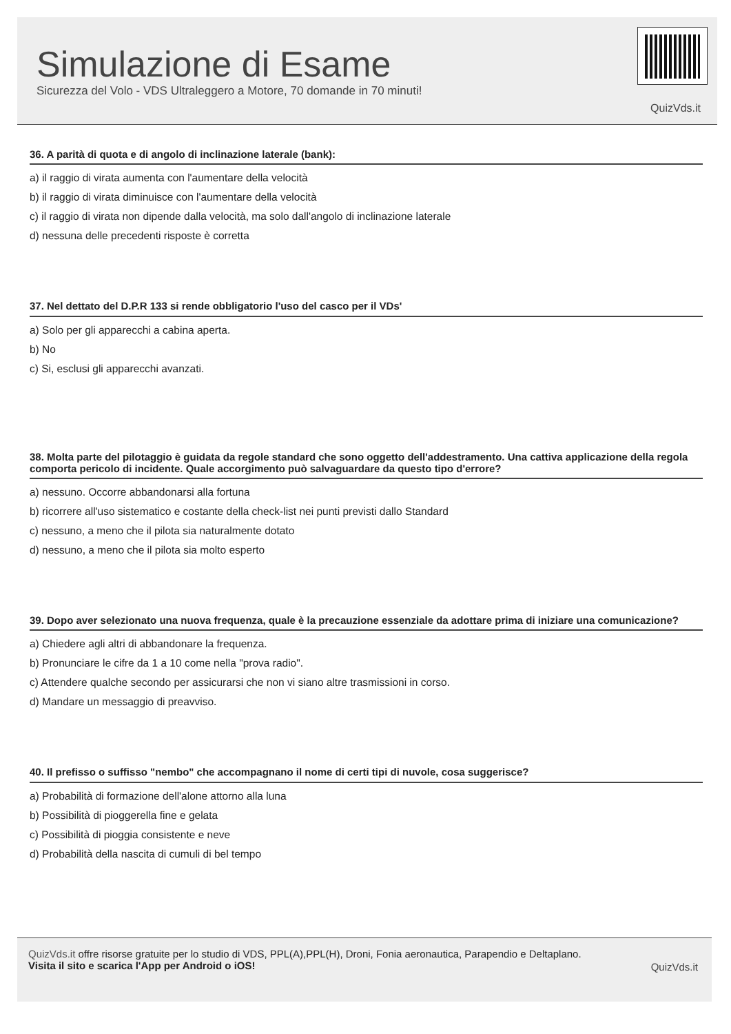Simulazione di Esame
Sicurezza del Volo - VDS Ultraleggero a Motore, 70 domande in 70 minuti!
QuizVds.it
36. A parità di quota e di angolo di inclinazione laterale (bank):
a) il raggio di virata aumenta con l'aumentare della velocità
b) il raggio di virata diminuisce con l'aumentare della velocità
c) il raggio di virata non dipende dalla velocità, ma solo dall'angolo di inclinazione laterale
d) nessuna delle precedenti risposte è corretta
37. Nel dettato del D.P.R 133 si rende obbligatorio l'uso del casco per il VDs'
a) Solo per gli apparecchi a cabina aperta.
b) No
c) Si, esclusi gli apparecchi avanzati.
38. Molta parte del pilotaggio è guidata da regole standard che sono oggetto dell'addestramento. Una cattiva applicazione della regola comporta pericolo di incidente. Quale accorgimento può salvaguardare da questo tipo d'errore?
a) nessuno. Occorre abbandonarsi alla fortuna
b) ricorrere all'uso sistematico e costante della check-list nei punti previsti dallo Standard
c) nessuno, a meno che il pilota sia naturalmente dotato
d) nessuno, a meno che il pilota sia molto esperto
39. Dopo aver selezionato una nuova frequenza, quale è la precauzione essenziale da adottare prima di iniziare una comunicazione?
a) Chiedere agli altri di abbandonare la frequenza.
b) Pronunciare le cifre da 1 a 10 come nella "prova radio".
c) Attendere qualche secondo per assicurarsi che non vi siano altre trasmissioni in corso.
d) Mandare un messaggio di preavviso.
40. Il prefisso o suffisso "nembo" che accompagnano il nome di certi tipi di nuvole, cosa suggerisce?
a) Probabilità di formazione dell'alone attorno alla luna
b) Possibilità di pioggerella fine e gelata
c) Possibilità di pioggia consistente e neve
d) Probabilità della nascita di cumuli di bel tempo
QuizVds.it offre risorse gratuite per lo studio di VDS, PPL(A),PPL(H), Droni, Fonia aeronautica, Parapendio e Deltaplano.
Visita il sito e scarica l'App per Android o iOS!
QuizVds.it